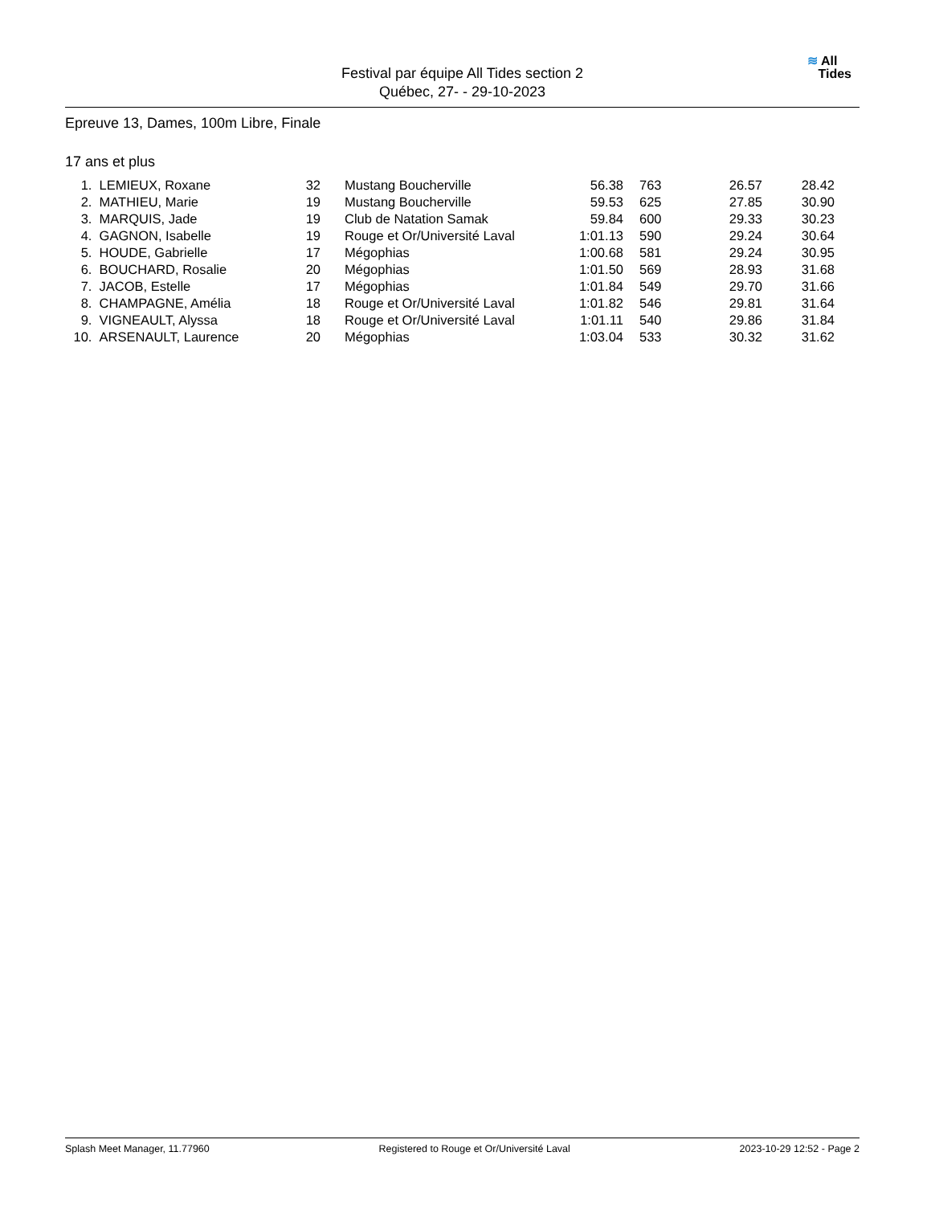Festival par équipe All Tides section 2
Québec, 27- - 29-10-2023
≋ All
Tides
Epreuve 13, Dames, 100m Libre, Finale
17 ans et plus
| 1. | LEMIEUX, Roxane | 32 | | Mustang Boucherville | 56.38 | | 763 | 26.57 | 28.42 |
| 2. | MATHIEU, Marie | 19 | | Mustang Boucherville | 59.53 | | 625 | 27.85 | 30.90 |
| 3. | MARQUIS, Jade | 19 | | Club de Natation Samak | 59.84 | | 600 | 29.33 | 30.23 |
| 4. | GAGNON, Isabelle | 19 | | Rouge et Or/Université Laval | 1:01.13 | | 590 | 29.24 | 30.64 |
| 5. | HOUDE, Gabrielle | 17 | | Mégophias | 1:00.68 | | 581 | 29.24 | 30.95 |
| 6. | BOUCHARD, Rosalie | 20 | | Mégophias | 1:01.50 | | 569 | 28.93 | 31.68 |
| 7. | JACOB, Estelle | 17 | | Mégophias | 1:01.84 | | 549 | 29.70 | 31.66 |
| 8. | CHAMPAGNE, Amélia | 18 | | Rouge et Or/Université Laval | 1:01.82 | | 546 | 29.81 | 31.64 |
| 9. | VIGNEAULT, Alyssa | 18 | | Rouge et Or/Université Laval | 1:01.11 | | 540 | 29.86 | 31.84 |
| 10. | ARSENAULT, Laurence | 20 | | Mégophias | 1:03.04 | | 533 | 30.32 | 31.62 |
Splash Meet Manager, 11.77960 Registered to Rouge et Or/Université Laval 2023-10-29 12:52 - Page 2